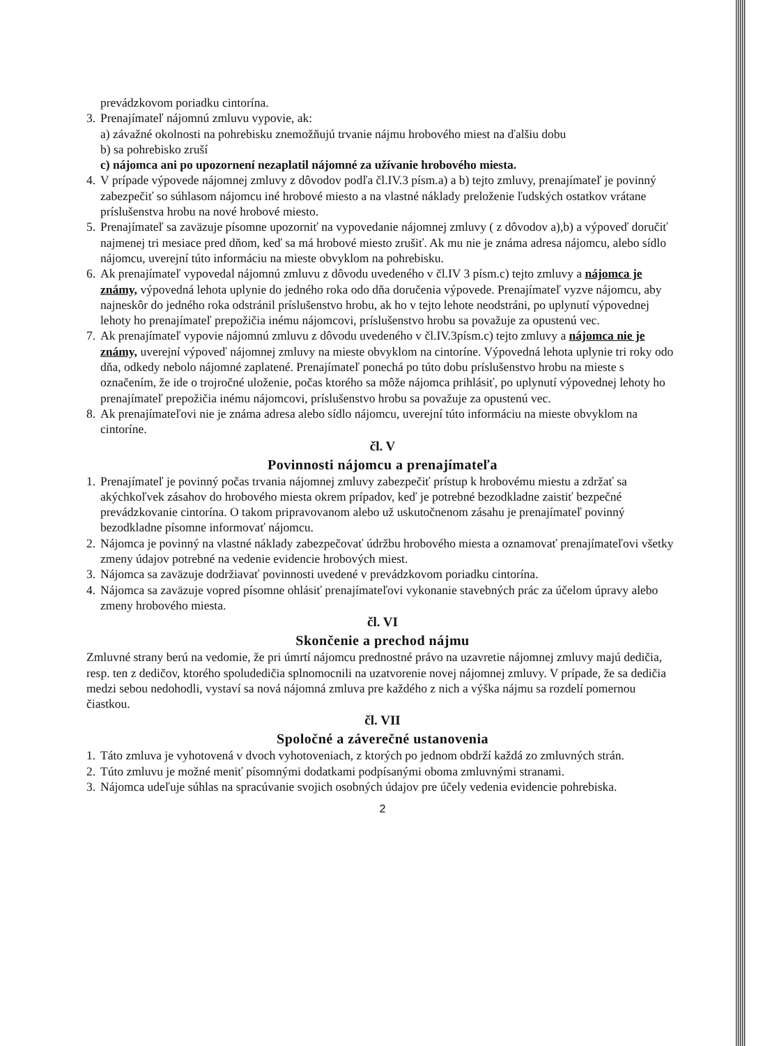prevádzkovom poriadku cintorína.
3.
Prenajímateľ nájomnú zmluvu vypovie, ak:
a) závažné okolnosti na pohrebisku znemožňujú trvanie nájmu hrobového miest na ďalšiu dobu
b) sa pohrebisko zruší
c) nájomca ani po upozornení nezaplatil nájomné za užívanie hrobového miesta.
4.
V prípade výpovede nájomnej zmluvy z dôvodov podľa čl.IV.3 písm.a) a b) tejto zmluvy, prenajímateľ je povinný zabezpečiť so súhlasom nájomcu iné hrobové miesto a na vlastné náklady preloženie ľudských ostatkov vrátane príslušenstva hrobu na nové hrobové miesto.
5.
Prenajímateľ sa zaväzuje písomne upozorniť na vypovedanie nájomnej zmluvy ( z dôvodov a),b) a výpoveď doručiť najmenej tri mesiace pred dňom, keď sa má hrobové miesto zrušiť. Ak mu nie je známa adresa nájomcu, alebo sídlo nájomcu, uverejní túto informáciu na mieste obvyklom na pohrebisku.
6.
Ak prenajímateľ vypovedal nájomnú zmluvu z dôvodu uvedeného v čl.IV 3 písm.c) tejto zmluvy a nájomca je známy, výpovedná lehota uplynie do jedného roka odo dňa doručenia výpovede. Prenajímateľ vyzve nájomcu, aby najneskôr do jedného roka odstránil príslušenstvo hrobu, ak ho v tejto lehote neodstráni, po uplynutí výpovednej lehoty ho prenajímateľ prepožičia inému nájomcovi, príslušenstvo hrobu sa považuje za opustenú vec.
7.
Ak prenajímateľ vypovie nájomnú zmluvu z dôvodu uvedeného v čl.IV.3písm.c) tejto zmluvy a nájomca nie je známy, uverejní výpoveď nájomnej zmluvy na mieste obvyklom na cintoríne. Výpovedná lehota uplynie tri roky odo dňa, odkedy nebolo nájomné zaplatené. Prenajímateľ ponechá po túto dobu príslušenstvo hrobu na mieste s označením, že ide o trojročné uloženie, počas ktorého sa môže nájomca prihlásiť, po uplynutí výpovednej lehoty ho prenajímateľ prepožičia inému nájomcovi, príslušenstvo hrobu sa považuje za opustenú vec.
8.
Ak prenajímateľovi nie je známa adresa alebo sídlo nájomcu, uverejní túto informáciu na mieste obvyklom na cintoríne.
čl. V
Povinnosti nájomcu a prenajímateľa
1.
Prenajímateľ je povinný počas trvania nájomnej zmluvy zabezpečiť prístup k hrobovému miestu a zdržať sa akýchkoľvek zásahov do hrobového miesta okrem prípadov, keď je potrebné bezodkladne zaistiť bezpečné prevádzkovanie cintorína. O takom pripravovanom alebo už uskutočnenom zásahu je prenajímateľ povinný bezodkladne písomne informovať nájomcu.
2.
Nájomca je povinný na vlastné náklady zabezpečovať údržbu hrobového miesta a oznamovať prenajímateľovi všetky zmeny údajov potrebné na vedenie evidencie hrobových miest.
3.
Nájomca sa zaväzuje dodržiavať povinnosti uvedené v prevádzkovom poriadku cintorína.
4.
Nájomca sa zaväzuje vopred písomne ohlásiť prenajímateľovi vykonanie stavebných prác za účelom úpravy alebo zmeny hrobového miesta.
čl. VI
Skončenie a prechod nájmu
Zmluvné strany berú na vedomie, že pri úmrtí nájomcu prednostné právo na uzavretie nájomnej zmluvy majú dedičia, resp. ten z dedičov, ktorého spoludedičia splnomocnili na uzatvorenie novej nájomnej zmluvy. V prípade, že sa dedičia medzi sebou nedohodli, vystaví sa nová nájomná zmluva pre každého z nich a výška nájmu sa rozdelí pomernou čiastkou.
čl. VII
Spoločné a záverečné ustanovenia
1.
Táto zmluva je vyhotovená v dvoch vyhotoveniach, z ktorých po jednom obdrží každá zo zmluvných strán.
2.
Túto zmluvu je možné meniť písomnými dodatkami podpísanými oboma zmluvnými stranami.
3.
Nájomca udeľuje súhlas na spracúvanie svojich osobných údajov pre účely vedenia evidencie pohrebiska.
2